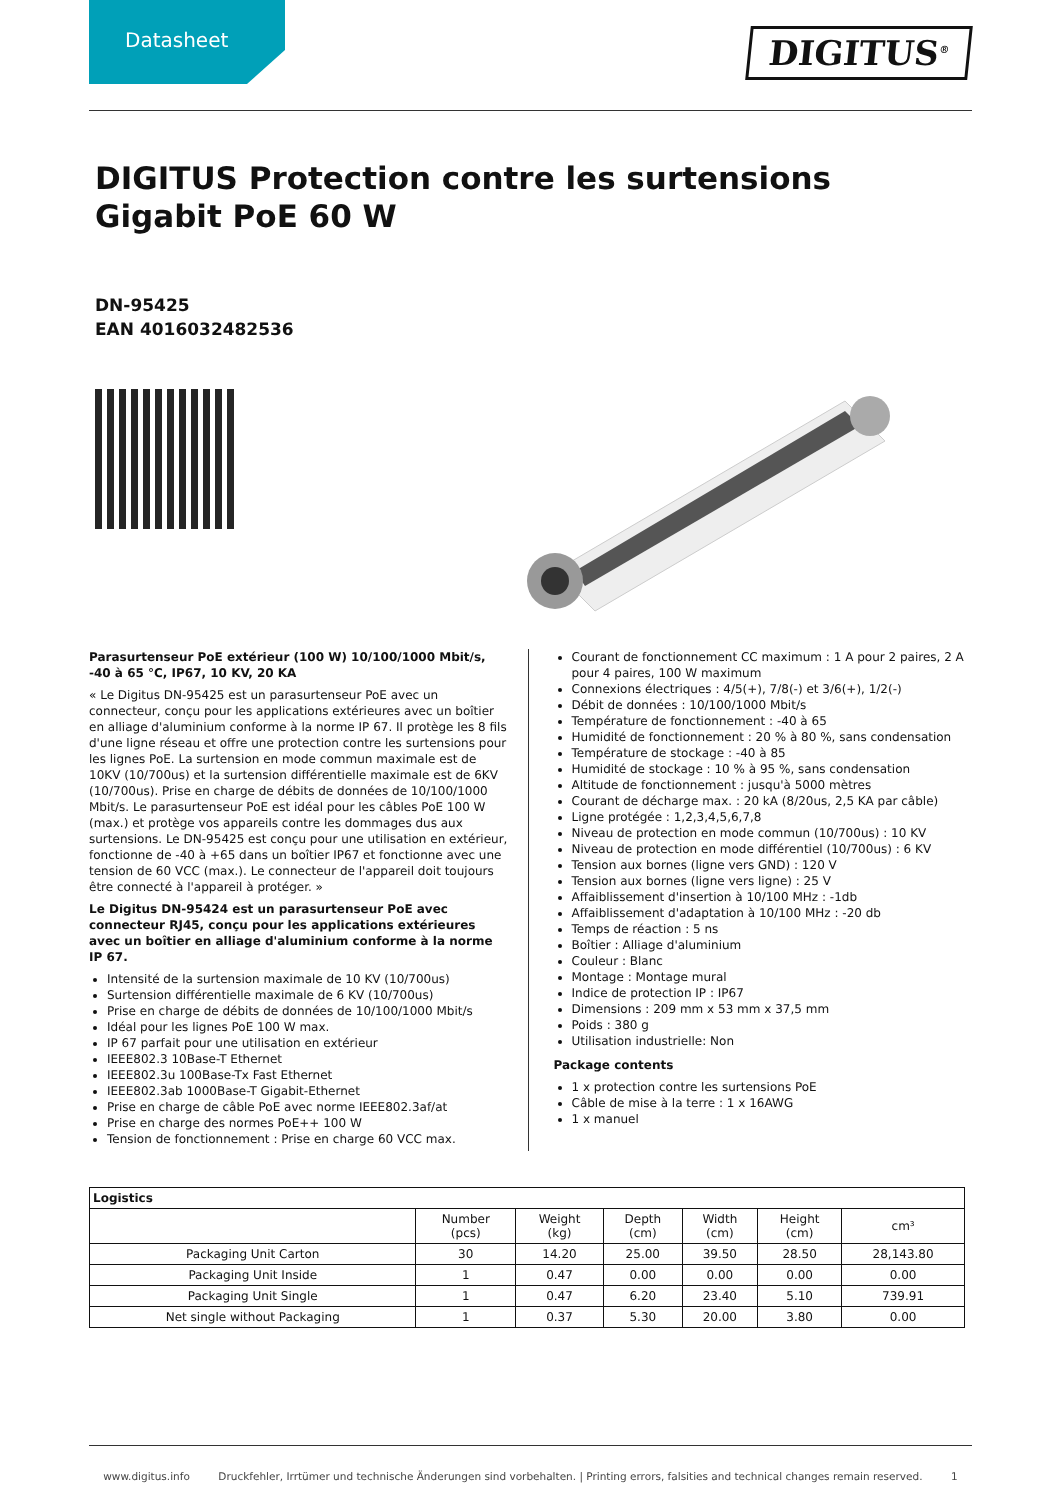Datasheet
DIGITUS<sup>®</sup>
DIGITUS Protection contre les surtensions Gigabit PoE 60 W
DN-95425
EAN 4016032482536
Parasurtenseur PoE extérieur (100 W) 10/100/1000 Mbit/s, -40 à 65 °C, IP67, 10 KV, 20 KA
« Le Digitus DN-95425 est un parasurtenseur PoE avec un connecteur, conçu pour les applications extérieures avec un boîtier en alliage d'aluminium conforme à la norme IP 67. Il protège les 8 fils d'une ligne réseau et offre une protection contre les surtensions pour les lignes PoE. La surtension en mode commun maximale est de 10KV (10/700us) et la surtension différentielle maximale est de 6KV (10/700us). Prise en charge de débits de données de 10/100/1000 Mbit/s. Le parasurtenseur PoE est idéal pour les câbles PoE 100 W (max.) et protège vos appareils contre les dommages dus aux surtensions. Le DN-95425 est conçu pour une utilisation en extérieur, fonctionne de -40 à +65 dans un boîtier IP67 et fonctionne avec une tension de 60 VCC (max.). Le connecteur de l'appareil doit toujours être connecté à l'appareil à protéger. »
Le Digitus DN-95424 est un parasurtenseur PoE avec connecteur RJ45, conçu pour les applications extérieures avec un boîtier en alliage d'aluminium conforme à la norme IP 67.
Intensité de la surtension maximale de 10 KV (10/700us)
Surtension différentielle maximale de 6 KV (10/700us)
Prise en charge de débits de données de 10/100/1000 Mbit/s
Idéal pour les lignes PoE 100 W max.
IP 67 parfait pour une utilisation en extérieur
IEEE802.3 10Base-T Ethernet
IEEE802.3u 100Base-Tx Fast Ethernet
IEEE802.3ab 1000Base-T Gigabit-Ethernet
Prise en charge de câble PoE avec norme IEEE802.3af/at
Prise en charge des normes PoE++ 100 W
Tension de fonctionnement : Prise en charge 60 VCC max.
Courant de fonctionnement CC maximum : 1 A pour 2 paires, 2 A pour 4 paires, 100 W maximum
Connexions électriques : 4/5(+), 7/8(-) et 3/6(+), 1/2(-)
Débit de données : 10/100/1000 Mbit/s
Température de fonctionnement : -40 à 65
Humidité de fonctionnement : 20 % à 80 %, sans condensation
Température de stockage : -40 à 85
Humidité de stockage : 10 % à 95 %, sans condensation
Altitude de fonctionnement : jusqu'à 5000 mètres
Courant de décharge max. : 20 kA (8/20us, 2,5 KA par câble)
Ligne protégée : 1,2,3,4,5,6,7,8
Niveau de protection en mode commun (10/700us) : 10 KV
Niveau de protection en mode différentiel (10/700us) : 6 KV
Tension aux bornes (ligne vers GND) : 120 V
Tension aux bornes (ligne vers ligne) : 25 V
Affaiblissement d'insertion à 10/100 MHz : -1db
Affaiblissement d'adaptation à 10/100 MHz : -20 db
Temps de réaction : 5 ns
Boîtier : Alliage d'aluminium
Couleur : Blanc
Montage : Montage mural
Indice de protection IP : IP67
Dimensions : 209 mm x 53 mm x 37,5 mm
Poids : 380 g
Utilisation industrielle: Non
Package contents
1 x protection contre les surtensions PoE
Câble de mise à la terre : 1 x 16AWG
1 x manuel
| Logistics | | | | | | |
| --- | --- | --- | --- | --- | --- | --- |
| | Number (pcs) | Weight (kg) | Depth (cm) | Width (cm) | Height (cm) | cm³ |
| Packaging Unit Carton | 30 | 14.20 | 25.00 | 39.50 | 28.50 | 28,143.80 |
| Packaging Unit Inside | 1 | 0.47 | 0.00 | 0.00 | 0.00 | 0.00 |
| Packaging Unit Single | 1 | 0.47 | 6.20 | 23.40 | 5.10 | 739.91 |
| Net single without Packaging | 1 | 0.37 | 5.30 | 20.00 | 3.80 | 0.00 |
www.digitus.info Druckfehler, Irrtümer und technische Änderungen sind vorbehalten. | Printing errors, falsities and technical changes remain reserved. 1